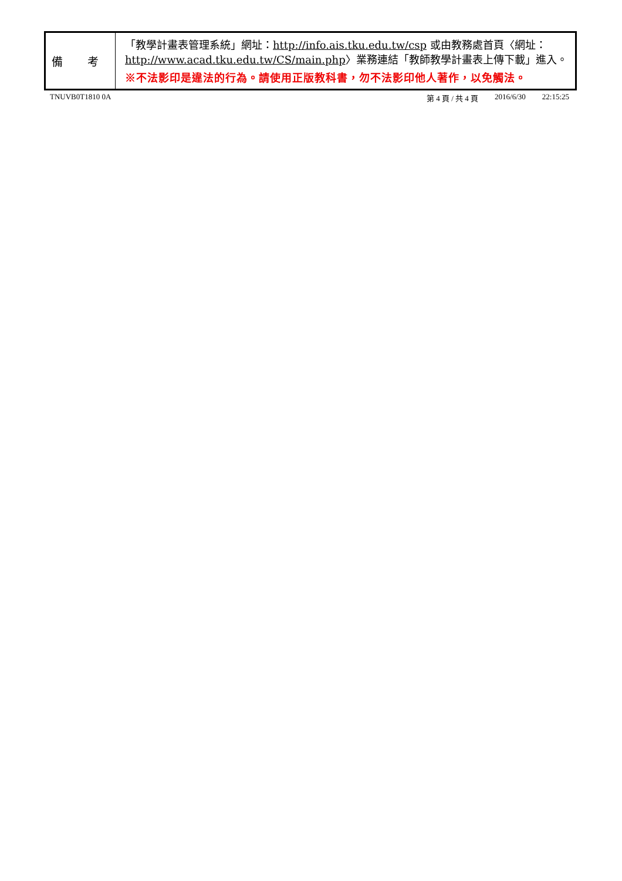| 備 考 | 「教學計畫表管理系統」網址： http://info.ais.tku.edu.tw/csp 或由教務處首頁〈網址： http://www.acad.tku.edu.tw/CS/main.php 〉業務連結「教師教學計畫表上傳下載」進入。 ※不法影印是違法的行為。請使用正版教科書，勿不法影印他人著作，以免觸法。 |
TNUVB0T1810 0A 第 4 頁 / 共 4 頁 2016/6/30 22:15:25